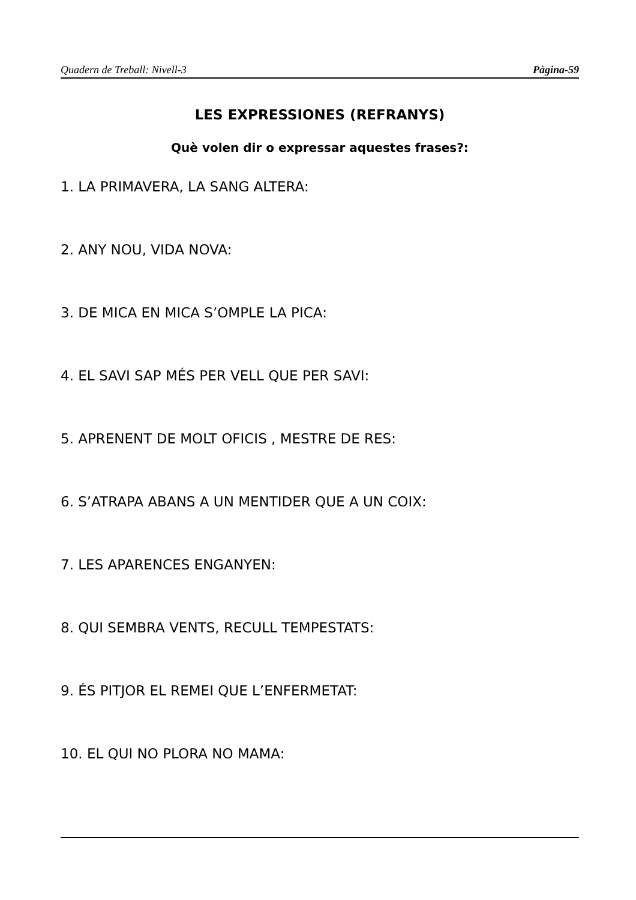Quadern de Treball: Nivell-3 Pàgina-59
LES EXPRESSIONES (REFRANYS)
Què volen dir o expressar aquestes frases?:
1. LA PRIMAVERA, LA SANG ALTERA:
2. ANY NOU, VIDA NOVA:
3. DE MICA EN MICA S’OMPLE LA PICA:
4. EL SAVI SAP MÉS PER VELL QUE PER SAVI:
5. APRENENT DE MOLT OFICIS , MESTRE DE RES:
6. S’ATRAPA ABANS A UN MENTIDER QUE A UN COIX:
7. LES APARENCES ENGANYEN:
8. QUI SEMBRA VENTS, RECULL TEMPESTATS:
9. ÉS PITJOR EL REMEI QUE L’ENFERMETAT:
10. EL QUI NO PLORA NO MAMA: